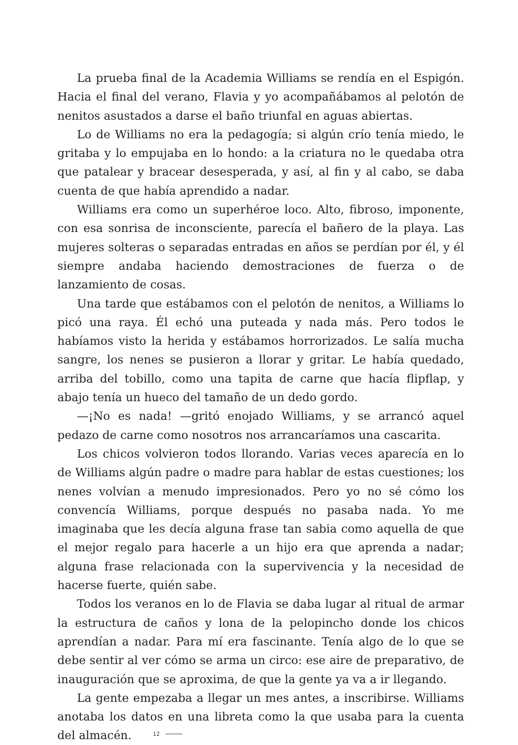La prueba final de la Academia Williams se rendía en el Espigón. Hacia el final del verano, Flavia y yo acompañábamos al pelotón de nenitos asustados a darse el baño triunfal en aguas abiertas.
Lo de Williams no era la pedagogía; si algún crío tenía miedo, le gritaba y lo empujaba en lo hondo: a la criatura no le quedaba otra que patalear y bracear desesperada, y así, al fin y al cabo, se daba cuenta de que había aprendido a nadar.
Williams era como un superhéroe loco. Alto, fibroso, imponente, con esa sonrisa de inconsciente, parecía el bañero de la playa. Las mujeres solteras o separadas entradas en años se perdían por él, y él siempre andaba haciendo demostraciones de fuerza o de lanzamiento de cosas.
Una tarde que estábamos con el pelotón de nenitos, a Williams lo picó una raya. Él echó una puteada y nada más. Pero todos le habíamos visto la herida y estábamos horrorizados. Le salía mucha sangre, los nenes se pusieron a llorar y gritar. Le había quedado, arriba del tobillo, como una tapita de carne que hacía flipflap, y abajo tenía un hueco del tamaño de un dedo gordo.
—¡No es nada! —gritó enojado Williams, y se arrancó aquel pedazo de carne como nosotros nos arrancaríamos una cascarita.
Los chicos volvieron todos llorando. Varias veces aparecía en lo de Williams algún padre o madre para hablar de estas cuestiones; los nenes volvían a menudo impresionados. Pero yo no sé cómo los convencía Williams, porque después no pasaba nada. Yo me imaginaba que les decía alguna frase tan sabia como aquella de que el mejor regalo para hacerle a un hijo era que aprenda a nadar; alguna frase relacionada con la supervivencia y la necesidad de hacerse fuerte, quién sabe.
Todos los veranos en lo de Flavia se daba lugar al ritual de armar la estructura de caños y lona de la pelopincho donde los chicos aprendían a nadar. Para mí era fascinante. Tenía algo de lo que se debe sentir al ver cómo se arma un circo: ese aire de preparativo, de inauguración que se aproxima, de que la gente ya va a ir llegando.
La gente empezaba a llegar un mes antes, a inscribirse. Williams anotaba los datos en una libreta como la que usaba para la cuenta del almacén.
12